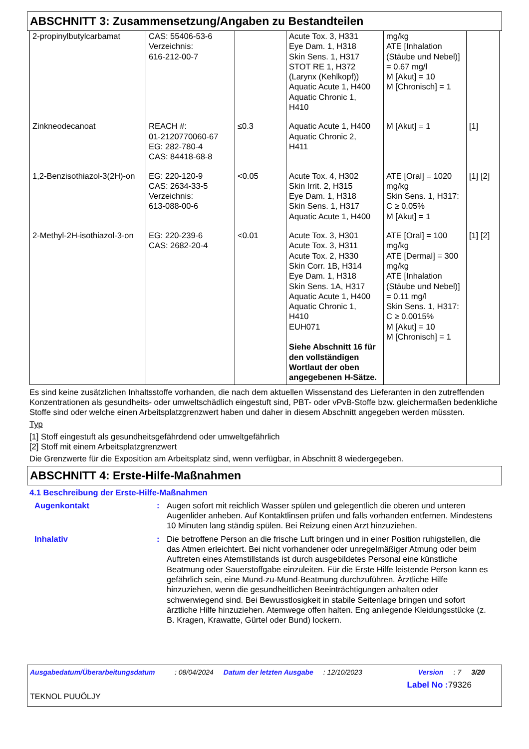ABSCHNITT 3: Zusammensetzung/Angaben zu Bestandteilen
| 2-propinylbutylcarbamat | CAS: 55406-53-6 Verzeichnis: 616-212-00-7 | | Acute Tox. 3, H331 Eye Dam. 1, H318 Skin Sens. 1, H317 STOT RE 1, H372 (Larynx (Kehlkopf)) Aquatic Acute 1, H400 Aquatic Chronic 1, H410 | mg/kg ATE [Inhalation (Stäube und Nebel)] = 0.67 mg/l M [Akut] = 10 M [Chronisch] = 1 | |
| Zinkneodecanoat | REACH #: 01-2120770060-67 EG: 282-780-4 CAS: 84418-68-8 | ≤0.3 | Aquatic Acute 1, H400 Aquatic Chronic 2, H411 | M [Akut] = 1 | [1] |
| 1,2-Benzisothiazol-3(2H)-on | EG: 220-120-9 CAS: 2634-33-5 Verzeichnis: 613-088-00-6 | <0.05 | Acute Tox. 4, H302 Skin Irrit. 2, H315 Eye Dam. 1, H318 Skin Sens. 1, H317 Aquatic Acute 1, H400 | ATE [Oral] = 1020 mg/kg Skin Sens. 1, H317: C ≥ 0.05% M [Akut] = 1 | [1] [2] |
| 2-Methyl-2H-isothiazol-3-on | EG: 220-239-6 CAS: 2682-20-4 | <0.01 | Acute Tox. 3, H301 Acute Tox. 3, H311 Acute Tox. 2, H330 Skin Corr. 1B, H314 Eye Dam. 1, H318 Skin Sens. 1A, H317 Aquatic Acute 1, H400 Aquatic Chronic 1, H410 EUH071 Siehe Abschnitt 16 für den vollständigen Wortlaut der oben angegebenen H-Sätze. | ATE [Oral] = 100 mg/kg ATE [Dermal] = 300 mg/kg ATE [Inhalation (Stäube und Nebel)] = 0.11 mg/l Skin Sens. 1, H317: C ≥ 0.0015% M [Akut] = 10 M [Chronisch] = 1 | [1] [2] |
Es sind keine zusätzlichen Inhaltsstoffe vorhanden, die nach dem aktuellen Wissenstand des Lieferanten in den zutreffenden Konzentrationen als gesundheits- oder umweltschädlich eingestuft sind, PBT- oder vPvB-Stoffe bzw. gleichermaßen bedenkliche Stoffe sind oder welche einen Arbeitsplatzgrenzwert haben und daher in diesem Abschnitt angegeben werden müssten.
Typ
[1] Stoff eingestuft als gesundheitsgefährdend oder umweltgefährlich
[2] Stoff mit einem Arbeitsplatzgrenzwert
Die Grenzwerte für die Exposition am Arbeitsplatz sind, wenn verfügbar, in Abschnitt 8 wiedergegeben.
ABSCHNITT 4: Erste-Hilfe-Maßnahmen
4.1 Beschreibung der Erste-Hilfe-Maßnahmen
Augenkontakt : Augen sofort mit reichlich Wasser spülen und gelegentlich die oberen und unteren Augenlider anheben. Auf Kontaktlinsen prüfen und falls vorhanden entfernen. Mindestens 10 Minuten lang ständig spülen. Bei Reizung einen Arzt hinzuziehen.
Inhalativ : Die betroffene Person an die frische Luft bringen und in einer Position ruhigstellen, die das Atmen erleichtert. Bei nicht vorhandener oder unregelmäßiger Atmung oder beim Auftreten eines Atemstillstands ist durch ausgebildetes Personal eine künstliche Beatmung oder Sauerstoffgabe einzuleiten. Für die Erste Hilfe leistende Person kann es gefährlich sein, eine Mund-zu-Mund-Beatmung durchzuführen. Ärztliche Hilfe hinzuziehen, wenn die gesundheitlichen Beeinträchtigungen anhalten oder schwerwiegend sind. Bei Bewusstlosigkeit in stabile Seitenlage bringen und sofort ärztliche Hilfe hinzuziehen. Atemwege offen halten. Eng anliegende Kleidungsstücke (z. B. Kragen, Krawatte, Gürtel oder Bund) lockern.
Ausgabedatum/Überarbeitungsdatum: 08/04/2024 Datum der letzten Ausgabe: 12/10/2023 Version: 7 3/20
Label No : 79326
TEKNOL PUUÖLJY